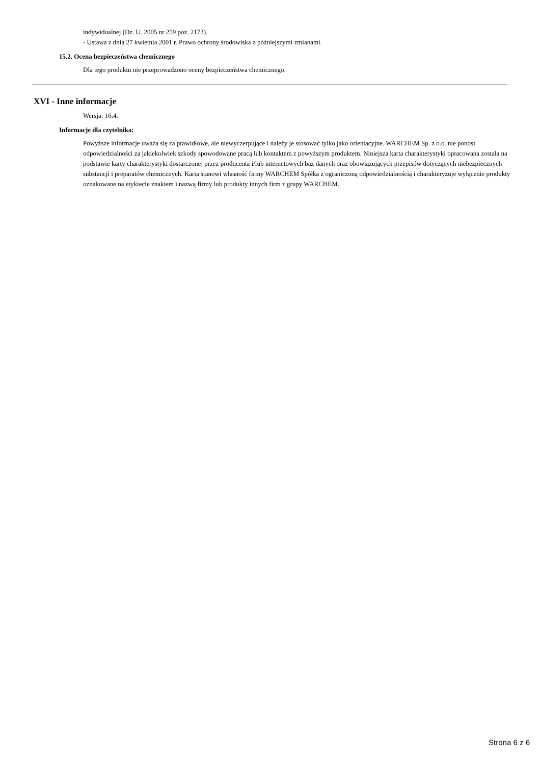indywidualnej (Dz. U. 2005 nr 259 poz. 2173).
- Ustawa z dnia 27 kwietnia 2001 r. Prawo ochrony środowiska z późniejszymi zmianami.
15.2. Ocena bezpieczeństwa chemicznego
Dla tego produktu nie przeprowadzono oceny bezpieczeństwa chemicznego.
XVI - Inne informacje
Wersja: 16.4.
Informacje dla czytelnika:
Powyższe informacje uważa się za prawidłowe, ale niewyczerpujące i należy je stosować tylko jako orientacyjne. WARCHEM Sp. z o.o. nie ponosi odpowiedzialności za jakiekolwiek szkody spowodowane pracą lub kontaktem z powyższym produktem. Niniejsza karta charakterystyki opracowana została na podstawie karty charakterystyki dostarczonej przez producenta i/lub internetowych baz danych oraz obowiązujących przepisów dotyczących niebezpiecznych substancji i preparatów chemicznych. Karta stanowi własność firmy WARCHEM Spółka z ograniczoną odpowiedzialnością i charakteryzuje wyłącznie produkty oznakowane na etykiecie znakiem i nazwą firmy lub produkty innych firm z grupy WARCHEM.
Strona 6 z 6